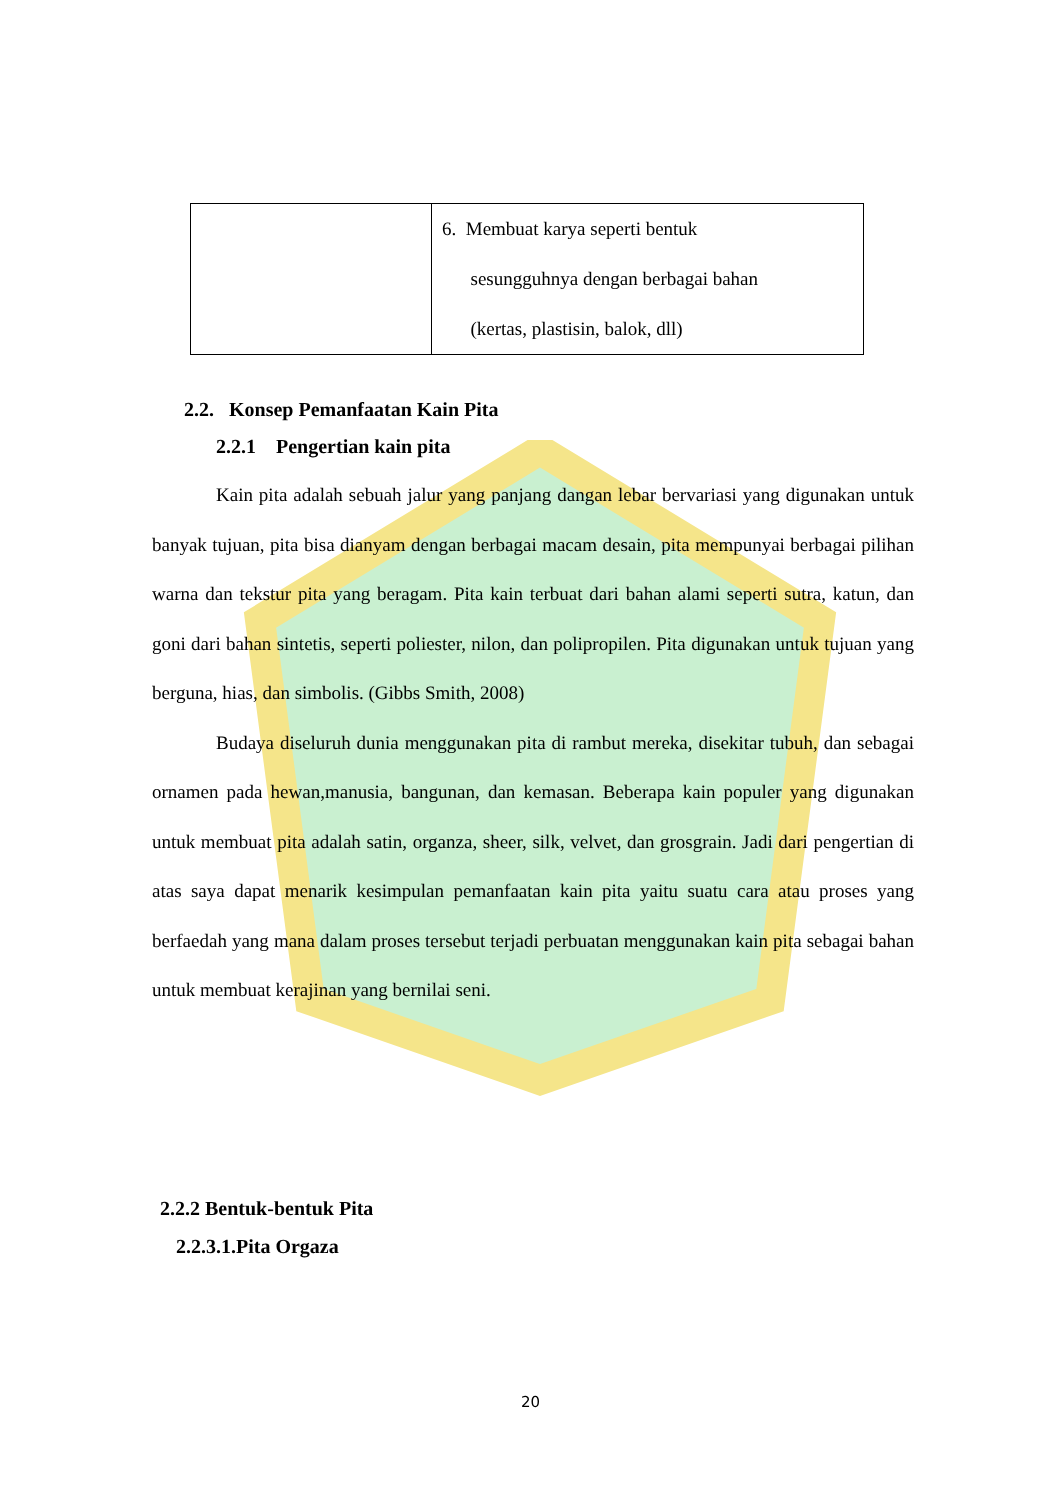| | 6. Membuat karya seperti bentuk sesungguhnya dengan berbagai bahan (kertas, plastisin, balok, dll) |
2.2. Konsep Pemanfaatan Kain Pita
2.2.1 Pengertian kain pita
Kain pita adalah sebuah jalur yang panjang dangan lebar bervariasi yang digunakan untuk banyak tujuan, pita bisa dianyam dengan berbagai macam desain, pita mempunyai berbagai pilihan warna dan tekstur pita yang beragam. Pita kain terbuat dari bahan alami seperti sutra, katun, dan goni dari bahan sintetis, seperti poliester, nilon, dan polipropilen. Pita digunakan untuk tujuan yang berguna, hias, dan simbolis. (Gibbs Smith, 2008)
Budaya diseluruh dunia menggunakan pita di rambut mereka, disekitar tubuh, dan sebagai ornamen pada hewan,manusia, bangunan, dan kemasan. Beberapa kain populer yang digunakan untuk membuat pita adalah satin, organza, sheer, silk, velvet, dan grosgrain. Jadi dari pengertian di atas saya dapat menarik kesimpulan pemanfaatan kain pita yaitu suatu cara atau proses yang berfaedah yang mana dalam proses tersebut terjadi perbuatan menggunakan kain pita sebagai bahan untuk membuat kerajinan yang bernilai seni.
2.2.2 Bentuk-bentuk Pita
2.2.3.1.Pita Orgaza
20